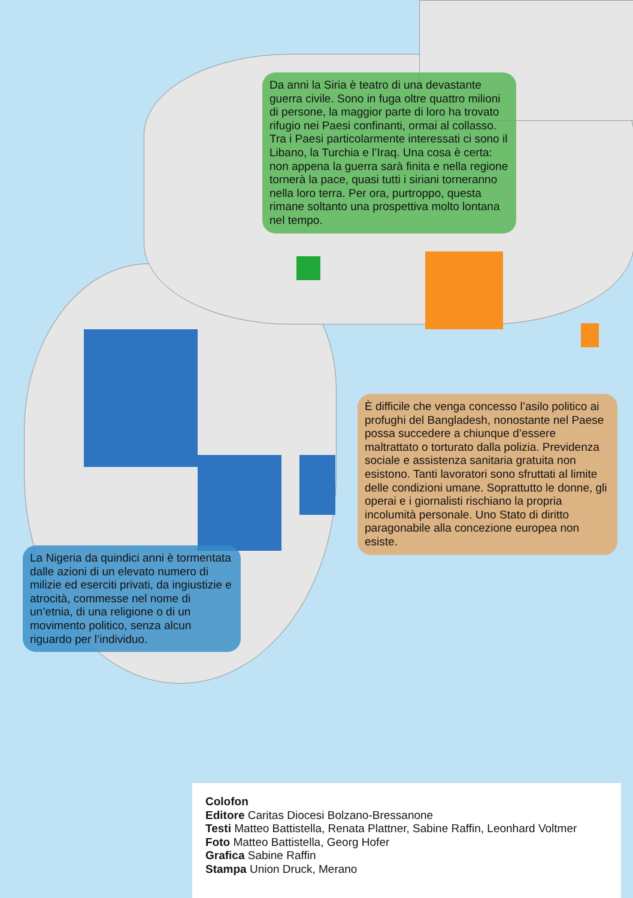Da anni la Siria è teatro di una devastante guerra civile. Sono in fuga oltre quattro milioni di persone, la maggior parte di loro ha trovato rifugio nei Paesi confinanti, ormai al collasso. Tra i Paesi particolarmente interessati ci sono il Libano, la Turchia e l’Iraq. Una cosa è certa: non appena la guerra sarà finita e nella regione tornerà la pace, quasi tutti i siriani torneranno nella loro terra. Per ora, purtroppo, questa rimane soltanto una prospettiva molto lontana nel tempo.
È difficile che venga concesso l’asilo politico ai profughi del Bangladesh, nonostante nel Paese possa succedere a chiunque d’essere maltrattato o torturato dalla polizia. Previdenza sociale e assistenza sanitaria gratuita non esistono. Tanti lavoratori sono sfruttati al limite delle condizioni umane. Soprattutto le donne, gli operai e i giornalisti rischiano la propria incolumità personale. Uno Stato di diritto paragonabile alla concezione europea non esiste.
La Nigeria da quindici anni è tormentata dalle azioni di un elevato numero di milizie ed eserciti privati, da ingiustizie e atrocità, commesse nel nome di un’etnia, di una religione o di un movimento politico, senza alcun riguardo per l’individuo.
Colofon
Editore Caritas Diocesi Bolzano-Bressanone
Testi Matteo Battistella, Renata Plattner, Sabine Raffin, Leonhard Voltmer
Foto Matteo Battistella, Georg Hofer
Grafica Sabine Raffin
Stampa Union Druck, Merano